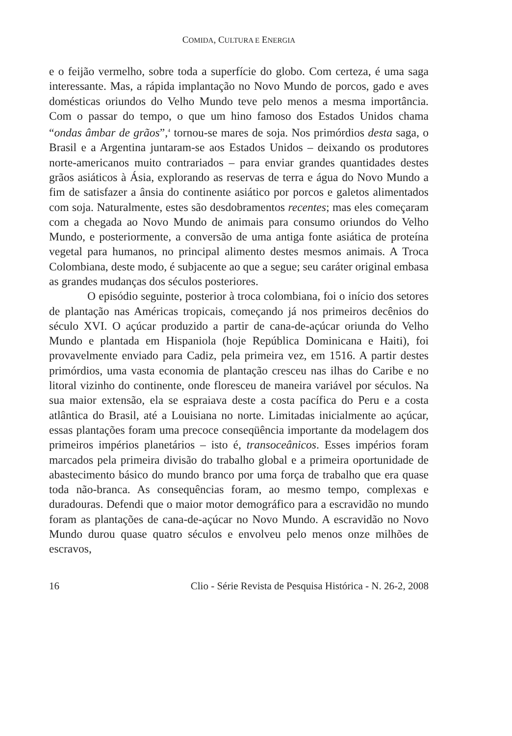COMIDA, CULTURA E ENERGIA
e o feijão vermelho, sobre toda a superfície do globo. Com certeza, é uma saga interessante. Mas, a rápida implantação no Novo Mundo de porcos, gado e aves domésticas oriundos do Velho Mundo teve pelo menos a mesma importância. Com o passar do tempo, o que um hino famoso dos Estados Unidos chama “ondas âmbar de grãos”,<sup>4</sup> tornou-se mares de soja. Nos primórdios desta saga, o Brasil e a Argentina juntaram-se aos Estados Unidos – deixando os produtores norte-americanos muito contrariados – para enviar grandes quantidades destes grãos asiáticos à Ásia, explorando as reservas de terra e água do Novo Mundo a fim de satisfazer a ânsia do continente asiático por porcos e galetos alimentados com soja. Naturalmente, estes são desdobramentos recentes; mas eles começaram com a chegada ao Novo Mundo de animais para consumo oriundos do Velho Mundo, e posteriormente, a conversão de uma antiga fonte asiática de proteína vegetal para humanos, no principal alimento destes mesmos animais. A Troca Colombiana, deste modo, é subjacente ao que a segue; seu caráter original embasa as grandes mudanças dos séculos posteriores.
O episódio seguinte, posterior à troca colombiana, foi o início dos setores de plantação nas Américas tropicais, começando já nos primeiros decênios do século XVI. O açúcar produzido a partir de cana-de-açúcar oriunda do Velho Mundo e plantada em Hispaniola (hoje República Dominicana e Haiti), foi provavelmente enviado para Cadiz, pela primeira vez, em 1516. A partir destes primórdios, uma vasta economia de plantação cresceu nas ilhas do Caribe e no litoral vizinho do continente, onde floresceu de maneira variável por séculos. Na sua maior extensão, ela se espraiava deste a costa pacífica do Peru e a costa atlântica do Brasil, até a Louisiana no norte. Limitadas inicialmente ao açúcar, essas plantações foram uma precoce conseqüência importante da modelagem dos primeiros impérios planetários – isto é, transoceânicos. Esses impérios foram marcados pela primeira divisão do trabalho global e a primeira oportunidade de abastecimento básico do mundo branco por uma força de trabalho que era quase toda não-branca. As consequências foram, ao mesmo tempo, complexas e duradouras. Defendi que o maior motor demográfico para a escravidão no mundo foram as plantações de cana-de-açúcar no Novo Mundo. A escravidão no Novo Mundo durou quase quatro séculos e envolveu pelo menos onze milhões de escravos,
16 Clio - Série Revista de Pesquisa Histórica - N. 26-2, 2008